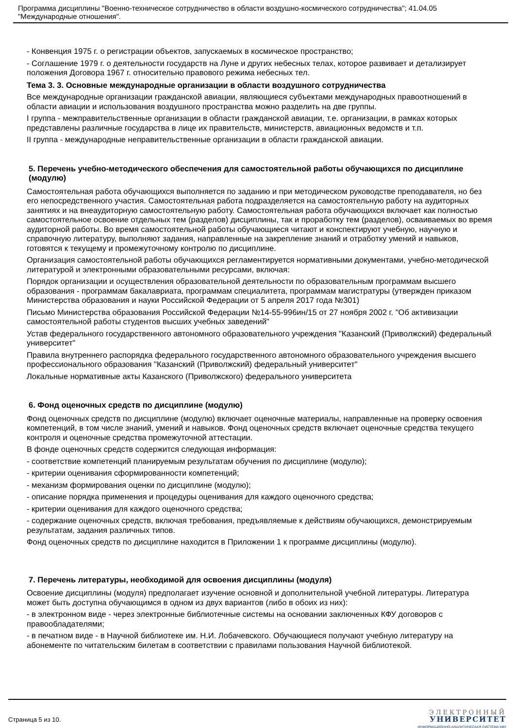Программа дисциплины "Военно-техническое сотрудничество в области воздушно-космического сотрудничества"; 41.04.05
"Международные отношения".
- Конвенция 1975 г. о регистрации объектов, запускаемых в космическое пространство;
- Соглашение 1979 г. о деятельности государств на Луне и других небесных телах, которое развивает и детализирует положения Договора 1967 г. относительно правового режима небесных тел.
Тема 3. 3. Основные международные организации в области воздушного сотрудничества
Все международные организации гражданской авиации, являющиеся субъектами международных правоотношений в области авиации и использования воздушного пространства можно разделить на две группы.
I группа - межправительственные организации в области гражданской авиации, т.е. организации, в рамках которых представлены различные государства в лице их правительств, министерств, авиационных ведомств и т.п.
II группа - международные неправительственные организации в области гражданской авиации.
5. Перечень учебно-методического обеспечения для самостоятельной работы обучающихся по дисциплине (модулю)
Самостоятельная работа обучающихся выполняется по заданию и при методическом руководстве преподавателя, но без его непосредственного участия. Самостоятельная работа подразделяется на самостоятельную работу на аудиторных занятиях и на внеаудиторную самостоятельную работу. Самостоятельная работа обучающихся включает как полностью самостоятельное освоение отдельных тем (разделов) дисциплины, так и проработку тем (разделов), осваиваемых во время аудиторной работы. Во время самостоятельной работы обучающиеся читают и конспектируют учебную, научную и справочную литературу, выполняют задания, направленные на закрепление знаний и отработку умений и навыков, готовятся к текущему и промежуточному контролю по дисциплине.
Организация самостоятельной работы обучающихся регламентируется нормативными документами, учебно-методической литературой и электронными образовательными ресурсами, включая:
Порядок организации и осуществления образовательной деятельности по образовательным программам высшего образования - программам бакалавриата, программам специалитета, программам магистратуры (утвержден приказом Министерства образования и науки Российской Федерации от 5 апреля 2017 года №301)
Письмо Министерства образования Российской Федерации №14-55-996ин/15 от 27 ноября 2002 г. "Об активизации самостоятельной работы студентов высших учебных заведений"
Устав федерального государственного автономного образовательного учреждения "Казанский (Приволжский) федеральный университет"
Правила внутреннего распорядка федерального государственного автономного образовательного учреждения высшего профессионального образования "Казанский (Приволжский) федеральный университет"
Локальные нормативные акты Казанского (Приволжского) федерального университета
6. Фонд оценочных средств по дисциплине (модулю)
Фонд оценочных средств по дисциплине (модулю) включает оценочные материалы, направленные на проверку освоения компетенций, в том числе знаний, умений и навыков. Фонд оценочных средств включает оценочные средства текущего контроля и оценочные средства промежуточной аттестации.
В фонде оценочных средств содержится следующая информация:
- соответствие компетенций планируемым результатам обучения по дисциплине (модулю);
- критерии оценивания сформированности компетенций;
- механизм формирования оценки по дисциплине (модулю);
- описание порядка применения и процедуры оценивания для каждого оценочного средства;
- критерии оценивания для каждого оценочного средства;
- содержание оценочных средств, включая требования, предъявляемые к действиям обучающихся, демонстрируемым результатам, задания различных типов.
Фонд оценочных средств по дисциплине находится в Приложении 1 к программе дисциплины (модулю).
7. Перечень литературы, необходимой для освоения дисциплины (модуля)
Освоение дисциплины (модуля) предполагает изучение основной и дополнительной учебной литературы. Литература может быть доступна обучающимся в одном из двух вариантов (либо в обоих из них):
- в электронном виде - через электронные библиотечные системы на основании заключенных КФУ договоров с правообладателями;
- в печатном виде - в Научной библиотеке им. Н.И. Лобачевского. Обучающиеся получают учебную литературу на абонементе по читательским билетам в соответствии с правилами пользования Научной библиотекой.
Страница 5 из 10.
ЭЛЕКТРОННЫЙ
УНИВЕРСИТЕТ
ИНФОРМАЦИОННО-АНАЛИТИЧЕСКАЯ СИСТЕМА КФУ